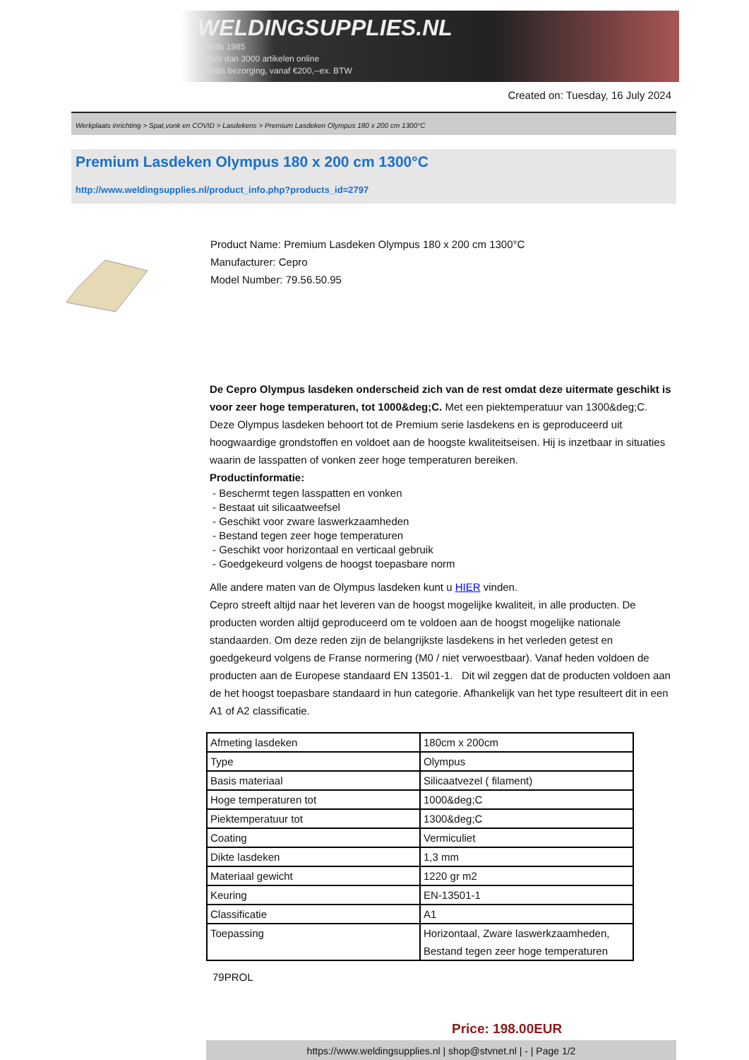WELDINGSUPPLIES.NL
- Sinds 1985
- Méér dan 3000 artikelen online
- Gratis bezorging, vanaf €200,--ex. BTW
Created on: Tuesday, 16 July 2024
Werkplaats inrichting > Spat,vonk en COVID > Lasdekens > Premium Lasdeken Olympus 180 x 200 cm 1300°C
Premium Lasdeken Olympus 180 x 200 cm 1300°C
http://www.weldingsupplies.nl/product_info.php?products_id=2797
Product Name: Premium Lasdeken Olympus 180 x 200 cm 1300°C
Manufacturer: Cepro
Model Number: 79.56.50.95
De Cepro Olympus lasdeken onderscheid zich van de rest omdat deze uitermate geschikt is voor zeer hoge temperaturen, tot 1000&deg;C. Met een piektemperatuur van 1300&deg;C. Deze Olympus lasdeken behoort tot de Premium serie lasdekens en is geproduceerd uit hoogwaardige grondstoffen en voldoet aan de hoogste kwaliteitseisen. Hij is inzetbaar in situaties waarin de lasspatten of vonken zeer hoge temperaturen bereiken.
Productinformatie:
- Beschermt tegen lasspatten en vonken
- Bestaat uit silicaatweefsel
- Geschikt voor zware laswerkzaamheden
- Bestand tegen zeer hoge temperaturen
- Geschikt voor horizontaal en verticaal gebruik
- Goedgekeurd volgens de hoogst toepasbare norm
Alle andere maten van de Olympus lasdeken kunt u HIER vinden.
Cepro streeft altijd naar het leveren van de hoogst mogelijke kwaliteit, in alle producten. De producten worden altijd geproduceerd om te voldoen aan de hoogst mogelijke nationale standaarden. Om deze reden zijn de belangrijkste lasdekens in het verleden getest en goedgekeurd volgens de Franse normering (M0 / niet verwoestbaar). Vanaf heden voldoen de producten aan de Europese standaard EN 13501-1. Dit wil zeggen dat de producten voldoen aan de het hoogst toepasbare standaard in hun categorie. Afhankelijk van het type resulteert dit in een A1 of A2 classificatie.
| Afmeting lasdeken | 180cm x 200cm |
| Type | Olympus |
| Basis materiaal | Silicaatvezel ( filament) |
| Hoge temperaturen tot | 1000&deg;C |
| Piektemperatuur tot | 1300&deg;C |
| Coating | Vermiculiet |
| Dikte lasdeken | 1,3 mm |
| Materiaal gewicht | 1220 gr m2 |
| Keuring | EN-13501-1 |
| Classificatie | A1 |
| Toepassing | Horizontaal, Zware laswerkzaamheden, Bestand tegen zeer hoge temperaturen |
79PROL
Price: 198.00EUR
https://www.weldingsupplies.nl | shop@stvnet.nl | - | Page 1/2